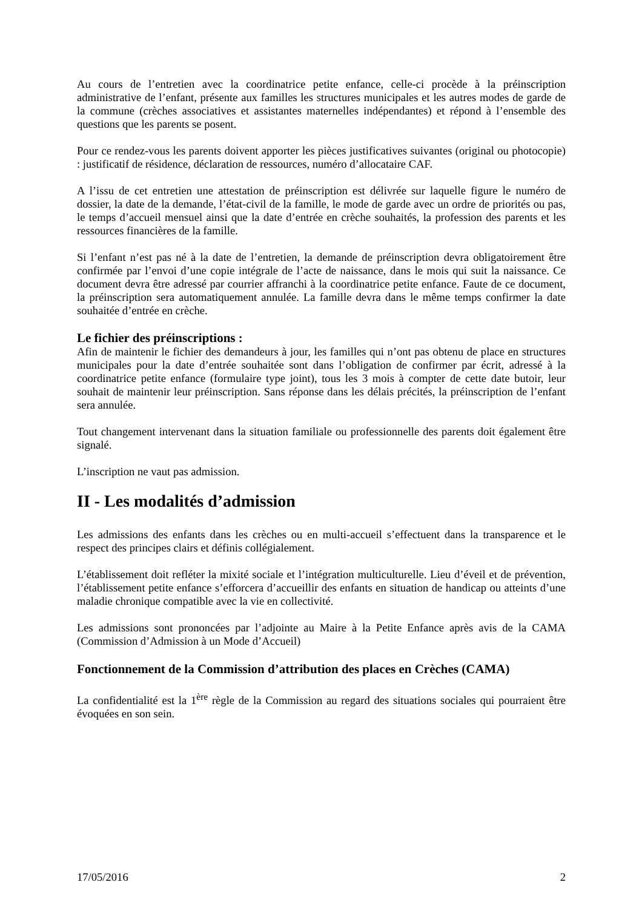Au cours de l’entretien avec la coordinatrice petite enfance, celle-ci procède à la préinscription administrative de l’enfant, présente aux familles les structures municipales et les autres modes de garde de la commune (crèches associatives et assistantes maternelles indépendantes) et répond à l’ensemble des questions que les parents se posent.
Pour ce rendez-vous les parents doivent apporter les pièces justificatives suivantes (original ou photocopie) : justificatif de résidence, déclaration de ressources, numéro d’allocataire CAF.
A l’issu de cet entretien une attestation de préinscription est délivrée sur laquelle figure le numéro de dossier, la date de la demande, l’état-civil de la famille, le mode de garde avec un ordre de priorités ou pas, le temps d’accueil mensuel ainsi que la date d’entrée en crèche souhaités, la profession des parents et les ressources financières de la famille.
Si l’enfant n’est pas né à la date de l’entretien, la demande de préinscription devra obligatoirement être confirmée par l’envoi d’une copie intégrale de l’acte de naissance, dans le mois qui suit la naissance. Ce document devra être adressé par courrier affranchi à la coordinatrice petite enfance. Faute de ce document, la préinscription sera automatiquement annulée. La famille devra dans le même temps confirmer la date souhaitée d’entrée en crèche.
Le fichier des préinscriptions :
Afin de maintenir le fichier des demandeurs à jour, les familles qui n’ont pas obtenu de place en structures municipales pour la date d’entrée souhaitée sont dans l’obligation de confirmer par écrit, adressé à la coordinatrice petite enfance (formulaire type joint), tous les 3 mois à compter de cette date butoir, leur souhait de maintenir leur préinscription. Sans réponse dans les délais précités, la préinscription de l’enfant sera annulée.
Tout changement intervenant dans la situation familiale ou professionnelle des parents doit également être signalé.
L’inscription ne vaut pas admission.
II - Les modalités d’admission
Les admissions des enfants dans les crèches ou en multi-accueil s’effectuent dans la transparence et le respect des principes clairs et définis collégialement.
L’établissement doit refléter la mixité sociale et l’intégration multiculturelle. Lieu d’éveil et de prévention, l’établissement petite enfance s’efforcera d’accueillir des enfants en situation de handicap ou atteints d’une maladie chronique compatible avec la vie en collectivité.
Les admissions sont prononcées par l’adjointe au Maire à la Petite Enfance après avis de la CAMA (Commission d’Admission à un Mode d’Accueil)
Fonctionnement de la Commission d’attribution des places en Crèches (CAMA)
La confidentialité est la 1<sup>ère</sup> règle de la Commission au regard des situations sociales qui pourraient être évoquées en son sein.
17/05/2016 2